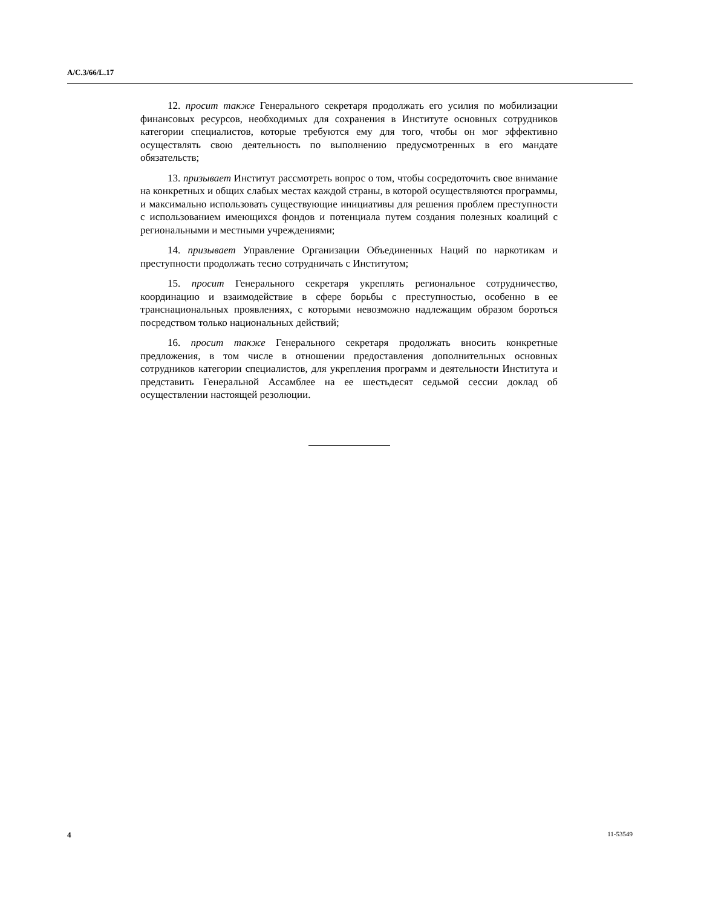A/C.3/66/L.17
12. просит также Генерального секретаря продолжать его усилия по мобилизации финансовых ресурсов, необходимых для сохранения в Институте основных сотрудников категории специалистов, которые требуются ему для того, чтобы он мог эффективно осуществлять свою деятельность по выполнению предусмотренных в его мандате обязательств;
13. призывает Институт рассмотреть вопрос о том, чтобы сосредоточить свое внимание на конкретных и общих слабых местах каждой страны, в которой осуществляются программы, и максимально использовать существующие инициативы для решения проблем преступности с использованием имеющихся фондов и потенциала путем создания полезных коалиций с региональными и местными учреждениями;
14. призывает Управление Организации Объединенных Наций по наркотикам и преступности продолжать тесно сотрудничать с Институтом;
15. просит Генерального секретаря укреплять региональное сотрудничество, координацию и взаимодействие в сфере борьбы с преступностью, особенно в ее транснациональных проявлениях, с которыми невозможно надлежащим образом бороться посредством только национальных действий;
16. просит также Генерального секретаря продолжать вносить конкретные предложения, в том числе в отношении предоставления дополнительных основных сотрудников категории специалистов, для укрепления программ и деятельности Института и представить Генеральной Ассамблее на ее шестьдесят седьмой сессии доклад об осуществлении настоящей резолюции.
4 11-53549